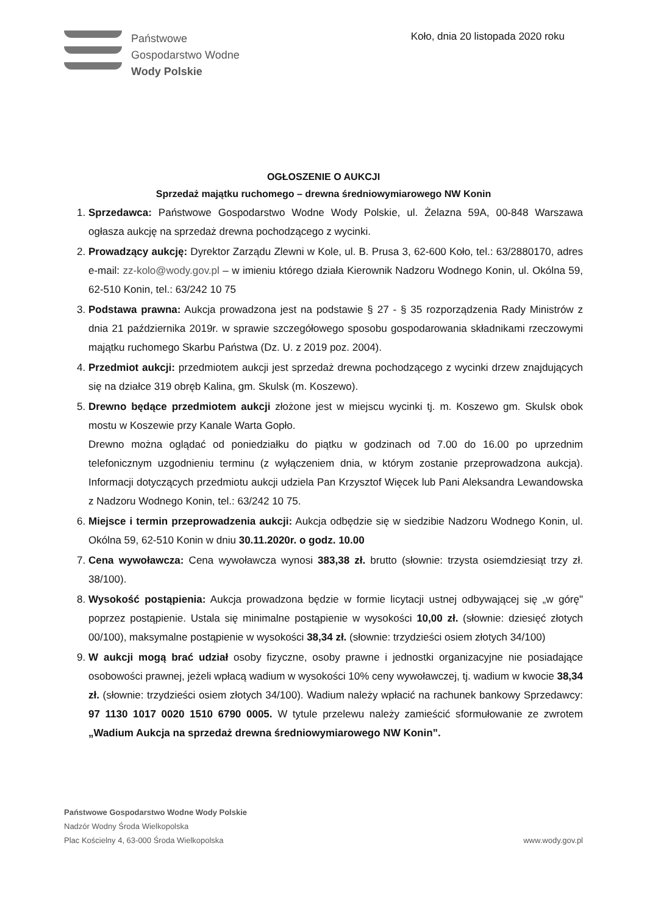Państwowe
Gospodarstwo Wodne
Wody Polskie
Koło, dnia 20 listopada 2020 roku
OGŁOSZENIE O AUKCJI
Sprzedaż majątku ruchomego – drewna średniowymiarowego NW Konin
1. Sprzedawca: Państwowe Gospodarstwo Wodne Wody Polskie, ul. Żelazna 59A, 00-848 Warszawa ogłasza aukcję na sprzedaż drewna pochodzącego z wycinki.
2. Prowadzący aukcję: Dyrektor Zarządu Zlewni w Kole, ul. B. Prusa 3, 62-600 Koło, tel.: 63/2880170, adres e-mail: zz-kolo@wody.gov.pl – w imieniu którego działa Kierownik Nadzoru Wodnego Konin, ul. Okólna 59, 62-510 Konin, tel.: 63/242 10 75
3. Podstawa prawna: Aukcja prowadzona jest na podstawie § 27 - § 35 rozporządzenia Rady Ministrów z dnia 21 października 2019r. w sprawie szczegółowego sposobu gospodarowania składnikami rzeczowymi majątku ruchomego Skarbu Państwa (Dz. U. z 2019 poz. 2004).
4. Przedmiot aukcji: przedmiotem aukcji jest sprzedaż drewna pochodzącego z wycinki drzew znajdujących się na działce 319 obręb Kalina, gm. Skulsk (m. Koszewo).
5. Drewno będące przedmiotem aukcji złożone jest w miejscu wycinki tj. m. Koszewo gm. Skulsk obok mostu w Koszewie przy Kanale Warta Gopło.
Drewno można oglądać od poniedziałku do piątku w godzinach od 7.00 do 16.00 po uprzednim telefonicznym uzgodnieniu terminu (z wyłączeniem dnia, w którym zostanie przeprowadzona aukcja). Informacji dotyczących przedmiotu aukcji udziela Pan Krzysztof Więcek lub Pani Aleksandra Lewandowska z Nadzoru Wodnego Konin, tel.: 63/242 10 75.
6. Miejsce i termin przeprowadzenia aukcji: Aukcja odbędzie się w siedzibie Nadzoru Wodnego Konin, ul. Okólna 59, 62-510 Konin w dniu 30.11.2020r. o godz. 10.00
7. Cena wywoławcza: Cena wywoławcza wynosi 383,38 zł. brutto (słownie: trzysta osiemdziesiąt trzy zł. 38/100).
8. Wysokość postąpienia: Aukcja prowadzona będzie w formie licytacji ustnej odbywającej się „w górę" poprzez postąpienie. Ustala się minimalne postąpienie w wysokości 10,00 zł. (słownie: dziesięć złotych 00/100), maksymalne postąpienie w wysokości 38,34 zł. (słownie: trzydzieści osiem złotych 34/100)
9. W aukcji mogą brać udział osoby fizyczne, osoby prawne i jednostki organizacyjne nie posiadające osobowości prawnej, jeżeli wpłacą wadium w wysokości 10% ceny wywoławczej, tj. wadium w kwocie 38,34 zł. (słownie: trzydzieści osiem złotych 34/100). Wadium należy wpłacić na rachunek bankowy Sprzedawcy: 97 1130 1017 0020 1510 6790 0005. W tytule przelewu należy zamieścić sformułowanie ze zwrotem „Wadium Aukcja na sprzedaż drewna średniowymiarowego NW Konin”.
Państwowe Gospodarstwo Wodne Wody Polskie
Nadzór Wodny Środa Wielkopolska
Plac Kościelny 4, 63-000 Środa Wielkopolska
www.wody.gov.pl